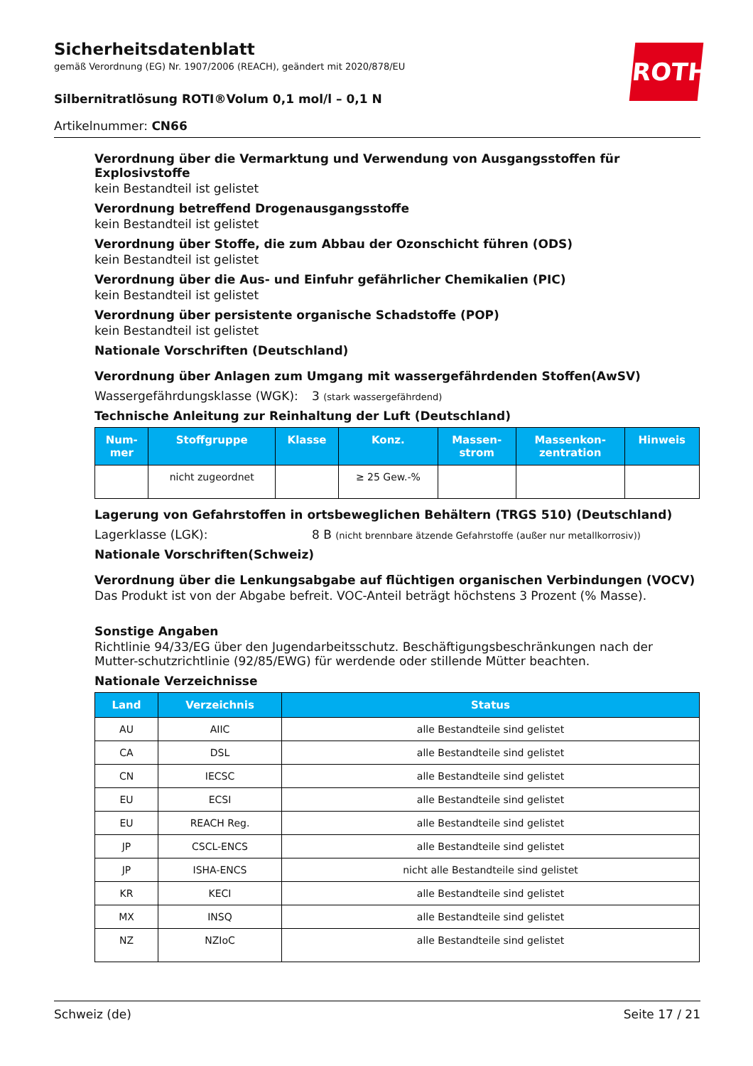Sicherheitsdatenblatt
gemäß Verordnung (EG) Nr. 1907/2006 (REACH), geändert mit 2020/878/EU
ROTH
Silbernitratlösung ROTI®Volum 0,1 mol/l – 0,1 N
Artikelnummer: CN66
Verordnung über die Vermarktung und Verwendung von Ausgangsstoffen für Explosivstoffe
kein Bestandteil ist gelistet
Verordnung betreffend Drogenausgangsstoffe
kein Bestandteil ist gelistet
Verordnung über Stoffe, die zum Abbau der Ozonschicht führen (ODS)
kein Bestandteil ist gelistet
Verordnung über die Aus- und Einfuhr gefährlicher Chemikalien (PIC)
kein Bestandteil ist gelistet
Verordnung über persistente organische Schadstoffe (POP)
kein Bestandteil ist gelistet
Nationale Vorschriften (Deutschland)
Verordnung über Anlagen zum Umgang mit wassergefährdenden Stoffen(AwSV)
Wassergefährdungsklasse (WGK): 3 (stark wassergefährdend)
Technische Anleitung zur Reinhaltung der Luft (Deutschland)
| Num- mer | Stoffgruppe | Klasse | Konz. | Massen- strom | Massenkon- zentration | Hinweis |
| --- | --- | --- | --- | --- | --- | --- |
| | nicht zugeordnet | | ≥ 25 Gew.-% | | | |
Lagerung von Gefahrstoffen in ortsbeweglichen Behältern (TRGS 510) (Deutschland)
Lagerklasse (LGK): 8 B (nicht brennbare ätzende Gefahrstoffe (außer nur metallkorrosiv))
Nationale Vorschriften(Schweiz)
Verordnung über die Lenkungsabgabe auf flüchtigen organischen Verbindungen (VOCV)
Das Produkt ist von der Abgabe befreit. VOC-Anteil beträgt höchstens 3 Prozent (% Masse).
Sonstige Angaben
Richtlinie 94/33/EG über den Jugendarbeitsschutz. Beschäftigungsbeschränkungen nach der Mutter-schutzrichtlinie (92/85/EWG) für werdende oder stillende Mütter beachten.
Nationale Verzeichnisse
| Land | Verzeichnis | Status |
| --- | --- | --- |
| AU | AIIC | alle Bestandteile sind gelistet |
| CA | DSL | alle Bestandteile sind gelistet |
| CN | IECSC | alle Bestandteile sind gelistet |
| EU | ECSI | alle Bestandteile sind gelistet |
| EU | REACH Reg. | alle Bestandteile sind gelistet |
| JP | CSCL-ENCS | alle Bestandteile sind gelistet |
| JP | ISHA-ENCS | nicht alle Bestandteile sind gelistet |
| KR | KECI | alle Bestandteile sind gelistet |
| MX | INSQ | alle Bestandteile sind gelistet |
| NZ | NZIoC | alle Bestandteile sind gelistet |
Schweiz (de) Seite 17 / 21